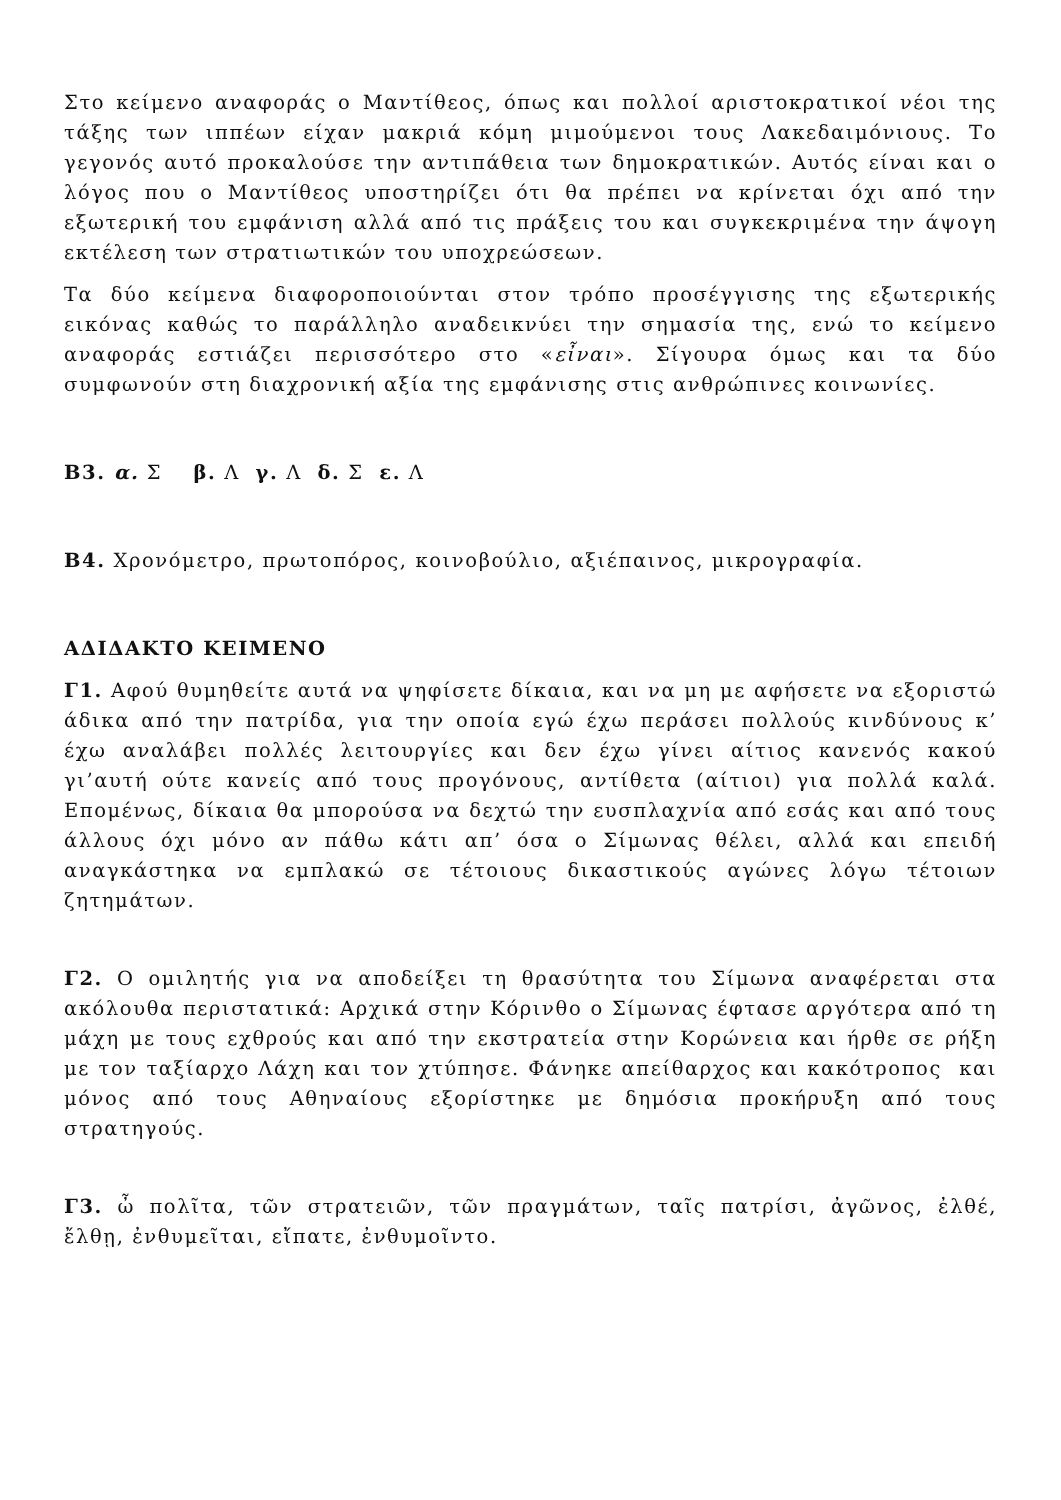Στο κείμενο αναφοράς ο Μαντίθεος, όπως και πολλοί αριστοκρατικοί νέοι της τάξης των ιππέων είχαν μακριά κόμη μιμούμενοι τους Λακεδαιμόνιους. Το γεγονός αυτό προκαλούσε την αντιπάθεια των δημοκρατικών. Αυτός είναι και ο λόγος που ο Μαντίθεος υποστηρίζει ότι θα πρέπει να κρίνεται όχι από την εξωτερική του εμφάνιση αλλά από τις πράξεις του και συγκεκριμένα την άψογη εκτέλεση των στρατιωτικών του υποχρεώσεων.
Τα δύο κείμενα διαφοροποιούνται στον τρόπο προσέγγισης της εξωτερικής εικόνας καθώς το παράλληλο αναδεικνύει την σημασία της, ενώ το κείμενο αναφοράς εστιάζει περισσότερο στο «εἶναι». Σίγουρα όμως και τα δύο συμφωνούν στη διαχρονική αξία της εμφάνισης στις ανθρώπινες κοινωνίες.
Β3. α. Σ β. Λ γ. Λ δ. Σ ε. Λ
Β4. Χρονόμετρο, πρωτοπόρος, κοινοβούλιο, αξιέπαινος, μικρογραφία.
ΑΔΙΔΑΚΤΟ ΚΕΙΜΕΝΟ
Γ1. Αφού θυμηθείτε αυτά να ψηφίσετε δίκαια, και να μη με αφήσετε να εξοριστώ άδικα από την πατρίδα, για την οποία εγώ έχω περάσει πολλούς κινδύνους κ’ έχω αναλάβει πολλές λειτουργίες και δεν έχω γίνει αίτιος κανενός κακού γι’αυτή ούτε κανείς από τους προγόνους, αντίθετα (αίτιοι) για πολλά καλά. Επομένως, δίκαια θα μπορούσα να δεχτώ την ευσπλαχνία από εσάς και από τους άλλους όχι μόνο αν πάθω κάτι απ’ όσα ο Σίμωνας θέλει, αλλά και επειδή αναγκάστηκα να εμπλακώ σε τέτοιους δικαστικούς αγώνες λόγω τέτοιων ζητημάτων.
Γ2. Ο ομιλητής για να αποδείξει τη θρασύτητα του Σίμωνα αναφέρεται στα ακόλουθα περιστατικά: Αρχικά στην Κόρινθο ο Σίμωνας έφτασε αργότερα από τη μάχη με τους εχθρούς και από την εκστρατεία στην Κορώνεια και ήρθε σε ρήξη με τον ταξίαρχο Λάχη και τον χτύπησε. Φάνηκε απείθαρχος και κακότροπος και μόνος από τους Αθηναίους εξορίστηκε με δημόσια προκήρυξη από τους στρατηγούς.
Γ3. ὦ πολῖτα, τῶν στρατειῶν, τῶν πραγμάτων, ταῖς πατρίσι, ἀγῶνος, ἐλθέ, ἔλθῃ, ἐνθυμεῖται, εἴπατε, ἐνθυμοῖντο.